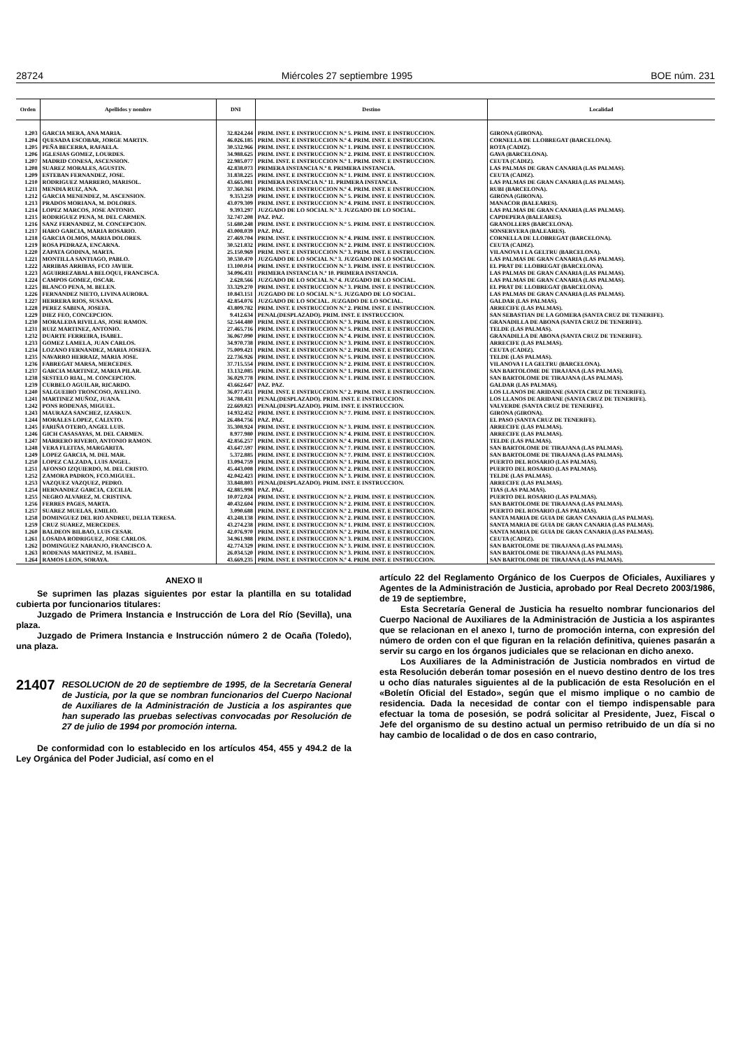28724 Miércoles 27 septiembre 1995 BOE núm. 231
| Orden | Apellidos y nombre | DNI | Destino | Localidad |
| --- | --- | --- | --- | --- |
| 1.203 | GARCIA MERA, ANA MARIA. | 32.824.244 | PRIM. INST. E INSTRUCCION N.º 5. PRIM. INST. E INSTRUCCION. | GIRONA (GIRONA). |
| 1.204 | QUESADA ESCOBAR, JORGE MARTIN. | 46.026.185 | PRIM. INST. E INSTRUCCION N.º 4. PRIM. INST. E INSTRUCCION. | CORNELLA DE LLOBREGAT (BARCELONA). |
| 1.205 | PEÑA BECERRA, RAFAELA. | 30.532.966 | PRIM. INST. E INSTRUCCION N.º 1. PRIM. INST. E INSTRUCCION. | ROTA (CADIZ). |
| 1.206 | IGLESIAS GOMEZ, LOURDES. | 34.988.625 | PRIM. INST. E INSTRUCCION N.º 2. PRIM. INST. E INSTRUCCION. | GAVA (BARCELONA). |
| 1.207 | MADRID CONESA, ASCENSION. | 22.985.077 | PRIM. INST. E INSTRUCCION N.º 1. PRIM. INST. E INSTRUCCION. | CEUTA (CADIZ). |
| 1.208 | SUAREZ MORALES, AGUSTIN. | 42.838.073 | PRIMERA INSTANCIA N.º 8. PRIMERA INSTANCIA. | LAS PALMAS DE GRAN CANARIA (LAS PALMAS). |
| 1.209 | ESTEBAN FERNANDEZ, JOSE. | 31.838.225 | PRIM. INST. E INSTRUCCION N.º 1. PRIM. INST. E INSTRUCCION. | CEUTA (CADIZ). |
| 1.210 | RODRIGUEZ MARRERO, MARISOL. | 43.665.081 | PRIMERA INSTANCIA N.º 11. PRIMERA INSTANCIA. | LAS PALMAS DE GRAN CANARIA (LAS PALMAS). |
| 1.211 | MENDIA RUIZ, ANA. | 37.360.361 | PRIM. INST. E INSTRUCCION N.º 4. PRIM. INST. E INSTRUCCION. | RUBI (BARCELONA). |
| 1.212 | GARCIA MENENDEZ, M. ASCENSION. | 9.353.259 | PRIM. INST. E INSTRUCCION N.º 5. PRIM. INST. E INSTRUCCION. | GIRONA (GIRONA). |
| 1.213 | PRADOS MORIANA, M. DOLORES. | 43.079.309 | PRIM. INST. E INSTRUCCION N.º 4. PRIM. INST. E INSTRUCCION. | MANACOR (BALEARES). |
| 1.214 | LOPEZ MARCOS, JOSE ANTONIO. | 9.393.297 | JUZGADO DE LO SOCIAL N.º 3. JUZGADO DE LO SOCIAL. | LAS PALMAS DE GRAN CANARIA (LAS PALMAS). |
| 1.215 | RODRIGUEZ PENA, M. DEL CARMEN. | 32.747.208 | PAZ. PAZ. | CAPDEPERA (BALEARES). |
| 1.216 | SANZ FERNANDEZ, M. CONCEPCION. | 51.680.248 | PRIM. INST. E INSTRUCCION N.º 5. PRIM. INST. E INSTRUCCION. | GRANOLLERS (BARCELONA). |
| 1.217 | HARO GARCIA, MARIA ROSARIO. | 43.008.039 | PAZ. PAZ. | SONSERVERA (BALEARES). |
| 1.218 | GARCIA OLMOS, MARIA DOLORES. | 27.469.704 | PRIM. INST. E INSTRUCCION N.º 4. PRIM. INST. E INSTRUCCION. | CORNELLA DE LLOBREGAT (BARCELONA). |
| 1.219 | ROSA PEDRAZA, ENCARNA. | 30.521.832 | PRIM. INST. E INSTRUCCION N.º 2. PRIM. INST. E INSTRUCCION. | CEUTA (CADIZ). |
| 1.220 | ZAPATA GODINA, MARTA. | 25.150.969 | PRIM. INST. E INSTRUCCION N.º 3. PRIM. INST. E INSTRUCCION. | VILANOVA I LA GELTRU (BARCELONA). |
| 1.221 | MONTILLA SANTIAGO, PABLO. | 30.530.470 | JUZGADO DE LO SOCIAL N.º 3. JUZGADO DE LO SOCIAL. | LAS PALMAS DE GRAN CANARIA (LAS PALMAS). |
| 1.222 | ARRIBAS ARRIBAS, FCO JAVIER. | 13.100.014 | PRIM. INST. E INSTRUCCION N.º 3. PRIM. INST. E INSTRUCCION. | EL PRAT DE LLOBREGAT (BARCELONA). |
| 1.223 | AGUIRREZABALA BELOQUI, FRANCISCA. | 34.096.431 | PRIMERA INSTANCIA N.º 10. PRIMERA INSTANCIA. | LAS PALMAS DE GRAN CANARIA (LAS PALMAS). |
| 1.224 | CAMPOS GOMEZ, OSCAR. | 2.628.566 | JUZGADO DE LO SOCIAL N.º 4. JUZGADO DE LO SOCIAL. | LAS PALMAS DE GRAN CANARIA (LAS PALMAS). |
| 1.225 | BLANCO PENA, M. BELEN. | 33.329.270 | PRIM. INST. E INSTRUCCION N.º 3. PRIM. INST. E INSTRUCCION. | EL PRAT DE LLOBREGAT (BARCELONA). |
| 1.226 | FERNANDEZ NIETO, LIVINA AURORA. | 10.843.151 | JUZGADO DE LO SOCIAL N.º 5. JUZGADO DE LO SOCIAL. | LAS PALMAS DE GRAN CANARIA (LAS PALMAS). |
| 1.227 | HERRERA RIOS, SUSANA. | 42.854.076 | JUZGADO DE LO SOCIAL. JUZGADO DE LO SOCIAL. | GALDAR (LAS PALMAS). |
| 1.228 | PEREZ SABINA, JOSEFA. | 43.809.782 | PRIM. INST. E INSTRUCCION N.º 2. PRIM. INST. E INSTRUCCION. | ARRECIFE (LAS PALMAS). |
| 1.229 | DIEZ FEO, CONCEPCION. | 9.412.634 | PENAL(DESPLAZADO). PRIM. INST. E INSTRUCCION. | SAN SEBASTIAN DE LA GOMERA (SANTA CRUZ DE TENERIFE). |
| 1.230 | MORALEDA RIVILLAS, JOSE RAMON. | 52.544.480 | PRIM. INST. E INSTRUCCION N.º 3. PRIM. INST. E INSTRUCCION. | GRANADILLA DE ABONA (SANTA CRUZ DE TENERIFE). |
| 1.231 | RUIZ MARTINEZ, ANTONIO. | 27.465.716 | PRIM. INST. E INSTRUCCION N.º 5. PRIM. INST. E INSTRUCCION. | TELDE (LAS PALMAS). |
| 1.232 | DUARTE FERREIRA, ISABEL. | 36.067.090 | PRIM. INST. E INSTRUCCION N.º 4. PRIM. INST. E INSTRUCCION. | GRANADILLA DE ABONA (SANTA CRUZ DE TENERIFE). |
| 1.233 | GOMEZ LAMELA, JUAN CARLOS. | 34.970.738 | PRIM. INST. E INSTRUCCION N.º 3. PRIM. INST. E INSTRUCCION. | ARRECIFE (LAS PALMAS). |
| 1.234 | LOZANO FERNANDEZ, MARIA JOSEFA. | 75.009.421 | PRIM. INST. E INSTRUCCION N.º 2. PRIM. INST. E INSTRUCCION. | CEUTA (CADIZ). |
| 1.235 | NAVARRO HERRAIZ, MARIA JOSE. | 22.736.926 | PRIM. INST. E INSTRUCCION N.º 5. PRIM. INST. E INSTRUCCION. | TELDE (LAS PALMAS). |
| 1.236 | FABREGAT MARSA, MERCEDES. | 37.715.554 | PRIM. INST. E INSTRUCCION N.º 2. PRIM. INST. E INSTRUCCION. | VILANOVA I LA GELTRU (BARCELONA). |
| 1.237 | GARCIA MARTINEZ, MARIA PILAR. | 13.132.085 | PRIM. INST. E INSTRUCCION N.º 1. PRIM. INST. E INSTRUCCION. | SAN BARTOLOME DE TIRAJANA (LAS PALMAS). |
| 1.238 | SESTELO RIAL, M. CONCEPCION. | 36.029.778 | PRIM. INST. E INSTRUCCION N.º 1. PRIM. INST. E INSTRUCCION. | SAN BARTOLOME DE TIRAJANA (LAS PALMAS). |
| 1.239 | CURBELO AGUILAR, RICARDO. | 43.662.647 | PAZ. PAZ. | GALDAR (LAS PALMAS). |
| 1.240 | SALGUEIRO TRONCOSO, AVELINO. | 36.077.451 | PRIM. INST. E INSTRUCCION N.º 2. PRIM. INST. E INSTRUCCION. | LOS LLANOS DE ARIDANE (SANTA CRUZ DE TENERIFE). |
| 1.241 | MARTINEZ MUÑOZ, JUANA. | 34.788.431 | PENAL(DESPLAZADO). PRIM. INST. E INSTRUCCION. | LOS LLANOS DE ARIDANE (SANTA CRUZ DE TENERIFE). |
| 1.242 | PONS RODENAS, MIGUEL. | 22.669.823 | PENAL(DESPLAZADO). PRIM. INST. E INSTRUCCION. | VALVERDE (SANTA CRUZ DE TENERIFE). |
| 1.243 | MAURAZA SANCHEZ, IZASKUN. | 14.932.452 | PRIM. INST. E INSTRUCCION N.º 7. PRIM. INST. E INSTRUCCION. | GIRONA (GIRONA). |
| 1.244 | MORALES LOPEZ, CALIXTO. | 26.484.756 | PAZ. PAZ. | EL PASO (SANTA CRUZ DE TENERIFE). |
| 1.245 | FARIÑA OTERO, ANGEL LUIS. | 35.308.924 | PRIM. INST. E INSTRUCCION N.º 3. PRIM. INST. E INSTRUCCION. | ARRECIFE (LAS PALMAS). |
| 1.246 | GICH CASASAYAS, M. DEL CARMEN. | 8.977.980 | PRIM. INST. E INSTRUCCION N.º 4. PRIM. INST. E INSTRUCCION. | ARRECIFE (LAS PALMAS). |
| 1.247 | MARRERO RIVERO, ANTONIO RAMON. | 42.856.257 | PRIM. INST. E INSTRUCCION N.º 4. PRIM. INST. E INSTRUCCION. | TELDE (LAS PALMAS). |
| 1.248 | VERA FLEITAS, MARGARITA. | 43.647.597 | PRIM. INST. E INSTRUCCION N.º 7. PRIM. INST. E INSTRUCCION. | SAN BARTOLOME DE TIRAJANA (LAS PALMAS). |
| 1.249 | LOPEZ GARCIA, M. DEL MAR. | 5.372.885 | PRIM. INST. E INSTRUCCION N.º 7. PRIM. INST. E INSTRUCCION. | SAN BARTOLOME DE TIRAJANA (LAS PALMAS). |
| 1.250 | LOPEZ CALZADA, LUIS ANGEL. | 13.094.759 | PRIM. INST. E INSTRUCCION N.º 1. PRIM. INST. E INSTRUCCION. | PUERTO DEL ROSARIO (LAS PALMAS). |
| 1.251 | AFONSO IZQUIERDO, M. DEL CRISTO. | 45.443.008 | PRIM. INST. E INSTRUCCION N.º 2. PRIM. INST. E INSTRUCCION. | PUERTO DEL ROSARIO (LAS PALMAS). |
| 1.252 | ZAMORA PADRON, FCO.MIGUEL. | 42.042.423 | PRIM. INST. E INSTRUCCION N.º 3. PRIM. INST. E INSTRUCCION. | TELDE (LAS PALMAS). |
| 1.253 | VAZQUEZ VAZQUEZ, PEDRO. | 33.848.803 | PENAL(DESPLAZADO). PRIM. INST. E INSTRUCCION. | ARRECIFE (LAS PALMAS). |
| 1.254 | HERNANDEZ GARCIA, CECILIA. | 42.885.998 | PAZ. PAZ. | TIAS (LAS PALMAS). |
| 1.255 | NEGRO ALVAREZ, M. CRISTINA. | 10.072.024 | PRIM. INST. E INSTRUCCION N.º 2. PRIM. INST. E INSTRUCCION. | PUERTO DEL ROSARIO (LAS PALMAS). |
| 1.256 | FERRES PAGES, MARTA. | 40.432.604 | PRIM. INST. E INSTRUCCION N.º 2. PRIM. INST. E INSTRUCCION. | SAN BARTOLOME DE TIRAJANA (LAS PALMAS). |
| 1.257 | SUAREZ MUELAS, EMILIO. | 3.090.688 | PRIM. INST. E INSTRUCCION N.º 2. PRIM. INST. E INSTRUCCION. | PUERTO DEL ROSARIO (LAS PALMAS). |
| 1.258 | DOMINGUEZ DEL RIO ANDREU, DELIA TERESA. | 43.248.138 | PRIM. INST. E INSTRUCCION N.º 2. PRIM. INST. E INSTRUCCION. | SANTA MARIA DE GUIA DE GRAN CANARIA (LAS PALMAS). |
| 1.259 | CRUZ SUAREZ, MERCEDES. | 43.274.238 | PRIM. INST. E INSTRUCCION N.º 1. PRIM. INST. E INSTRUCCION. | SANTA MARIA DE GUIA DE GRAN CANARIA (LAS PALMAS). |
| 1.260 | BALDEON BILBAO, LUIS CESAR. | 42.076.970 | PRIM. INST. E INSTRUCCION N.º 2. PRIM. INST. E INSTRUCCION. | SANTA MARIA DE GUIA DE GRAN CANARIA (LAS PALMAS). |
| 1.261 | LOSADA RODRIGUEZ, JOSE CARLOS. | 34.961.988 | PRIM. INST. E INSTRUCCION N.º 3. PRIM. INST. E INSTRUCCION. | CEUTA (CADIZ). |
| 1.262 | DOMINGUEZ NARANJO, FRANCISCO A. | 42.774.329 | PRIM. INST. E INSTRUCCION N.º 3. PRIM. INST. E INSTRUCCION. | SAN BARTOLOME DE TIRAJANA (LAS PALMAS). |
| 1.263 | RODENAS MARTINEZ, M. ISABEL. | 26.034.520 | PRIM. INST. E INSTRUCCION N.º 3. PRIM. INST. E INSTRUCCION. | SAN BARTOLOME DE TIRAJANA (LAS PALMAS). |
| 1.264 | RAMOS LEON, SORAYA. | 43.669.235 | PRIM. INST. E INSTRUCCION N.º 4. PRIM. INST. E INSTRUCCION. | SAN BARTOLOME DE TIRAJANA (LAS PALMAS). |
ANEXO II
Se suprimen las plazas siguientes por estar la plantilla en su totalidad cubierta por funcionarios titulares:
Juzgado de Primera Instancia e Instrucción de Lora del Río (Sevilla), una plaza.
Juzgado de Primera Instancia e Instrucción número 2 de Ocaña (Toledo), una plaza.
21407 RESOLUCION de 20 de septiembre de 1995, de la Secretaría General de Justicia, por la que se nombran funcionarios del Cuerpo Nacional de Auxiliares de la Administración de Justicia a los aspirantes que han superado las pruebas selectivas convocadas por Resolución de 27 de julio de 1994 por promoción interna.
De conformidad con lo establecido en los artículos 454, 455 y 494.2 de la Ley Orgánica del Poder Judicial, así como en el
artículo 22 del Reglamento Orgánico de los Cuerpos de Oficiales, Auxiliares y Agentes de la Administración de Justicia, aprobado por Real Decreto 2003/1986, de 19 de septiembre,
Esta Secretaría General de Justicia ha resuelto nombrar funcionarios del Cuerpo Nacional de Auxiliares de la Administración de Justicia a los aspirantes que se relacionan en el anexo I, turno de promoción interna, con expresión del número de orden con el que figuran en la relación definitiva, quienes pasarán a servir su cargo en los órganos judiciales que se relacionan en dicho anexo.
Los Auxiliares de la Administración de Justicia nombrados en virtud de esta Resolución deberán tomar posesión en el nuevo destino dentro de los tres u ocho días naturales siguientes al de la publicación de esta Resolución en el «Boletín Oficial del Estado», según que el mismo implique o no cambio de residencia. Dada la necesidad de contar con el tiempo indispensable para efectuar la toma de posesión, se podrá solicitar al Presidente, Juez, Fiscal o Jefe del organismo de su destino actual un permiso retribuido de un día si no hay cambio de localidad o de dos en caso contrario,